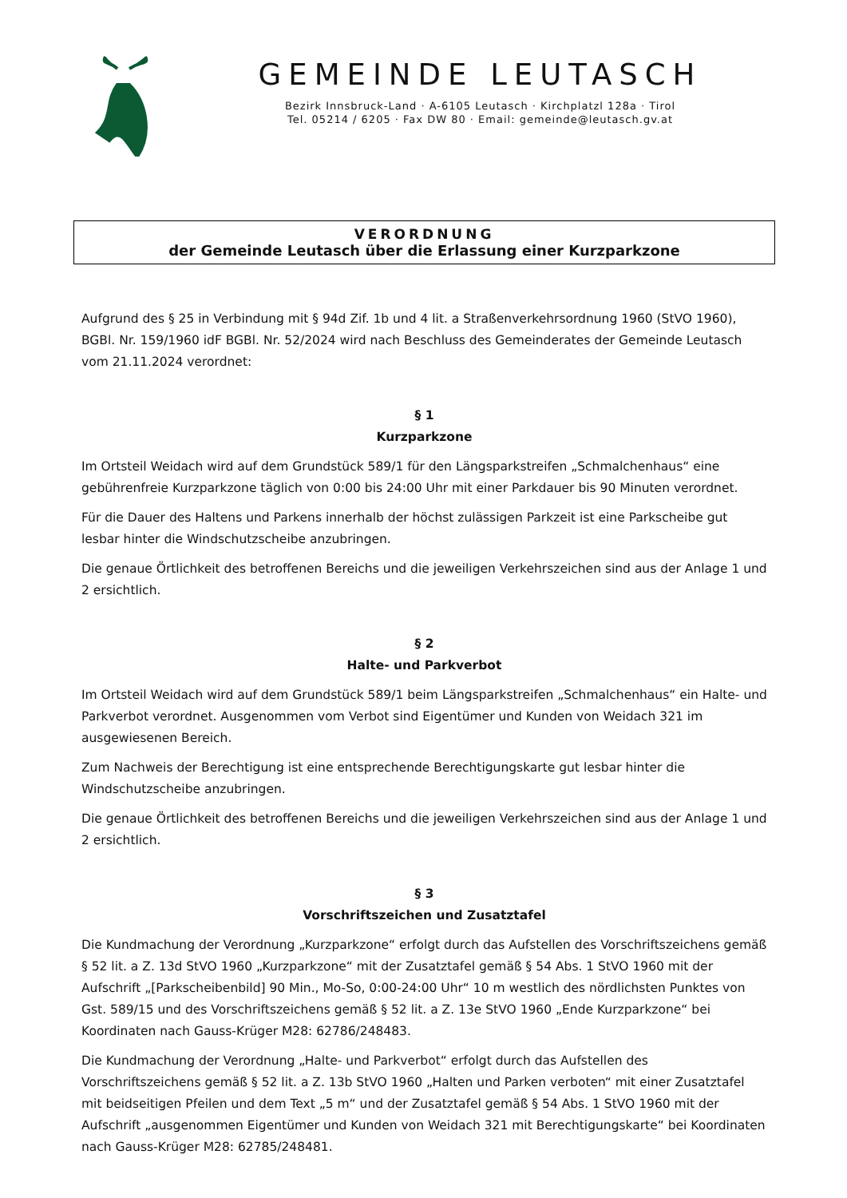GEMEINDE LEUTASCH
Bezirk Innsbruck-Land · A-6105 Leutasch · Kirchplatzl 128a · Tirol
Tel. 05214 / 6205 · Fax DW 80 · Email: gemeinde@leutasch.gv.at
VERORDNUNG
der Gemeinde Leutasch über die Erlassung einer Kurzparkzone
Aufgrund des § 25 in Verbindung mit § 94d Zif. 1b und 4 lit. a Straßenverkehrsordnung 1960 (StVO 1960), BGBl. Nr. 159/1960 idF BGBl. Nr. 52/2024 wird nach Beschluss des Gemeinderates der Gemeinde Leutasch vom 21.11.2024 verordnet:
§ 1
Kurzparkzone
Im Ortsteil Weidach wird auf dem Grundstück 589/1 für den Längsparkstreifen „Schmalchenhaus“ eine gebührenfreie Kurzparkzone täglich von 0:00 bis 24:00 Uhr mit einer Parkdauer bis 90 Minuten verordnet.
Für die Dauer des Haltens und Parkens innerhalb der höchst zulässigen Parkzeit ist eine Parkscheibe gut lesbar hinter die Windschutzscheibe anzubringen.
Die genaue Örtlichkeit des betroffenen Bereichs und die jeweiligen Verkehrszeichen sind aus der Anlage 1 und 2 ersichtlich.
§ 2
Halte- und Parkverbot
Im Ortsteil Weidach wird auf dem Grundstück 589/1 beim Längsparkstreifen „Schmalchenhaus“ ein Halte- und Parkverbot verordnet. Ausgenommen vom Verbot sind Eigentümer und Kunden von Weidach 321 im ausgewiesenen Bereich.
Zum Nachweis der Berechtigung ist eine entsprechende Berechtigungskarte gut lesbar hinter die Windschutzscheibe anzubringen.
Die genaue Örtlichkeit des betroffenen Bereichs und die jeweiligen Verkehrszeichen sind aus der Anlage 1 und 2 ersichtlich.
§ 3
Vorschriftszeichen und Zusatztafel
Die Kundmachung der Verordnung „Kurzparkzone“ erfolgt durch das Aufstellen des Vorschriftszeichens gemäß § 52 lit. a Z. 13d StVO 1960 „Kurzparkzone“ mit der Zusatztafel gemäß § 54 Abs. 1 StVO 1960 mit der Aufschrift „[Parkscheibenbild] 90 Min., Mo-So, 0:00-24:00 Uhr“ 10 m westlich des nördlichsten Punktes von Gst. 589/15 und des Vorschriftszeichens gemäß § 52 lit. a Z. 13e StVO 1960 „Ende Kurzparkzone“ bei Koordinaten nach Gauss-Krüger M28: 62786/248483.
Die Kundmachung der Verordnung „Halte- und Parkverbot“ erfolgt durch das Aufstellen des Vorschriftszeichens gemäß § 52 lit. a Z. 13b StVO 1960 „Halten und Parken verboten“ mit einer Zusatztafel mit beidseitigen Pfeilen und dem Text „5 m“ und der Zusatztafel gemäß § 54 Abs. 1 StVO 1960 mit der Aufschrift „ausgenommen Eigentümer und Kunden von Weidach 321 mit Berechtigungskarte“ bei Koordinaten nach Gauss-Krüger M28: 62785/248481.